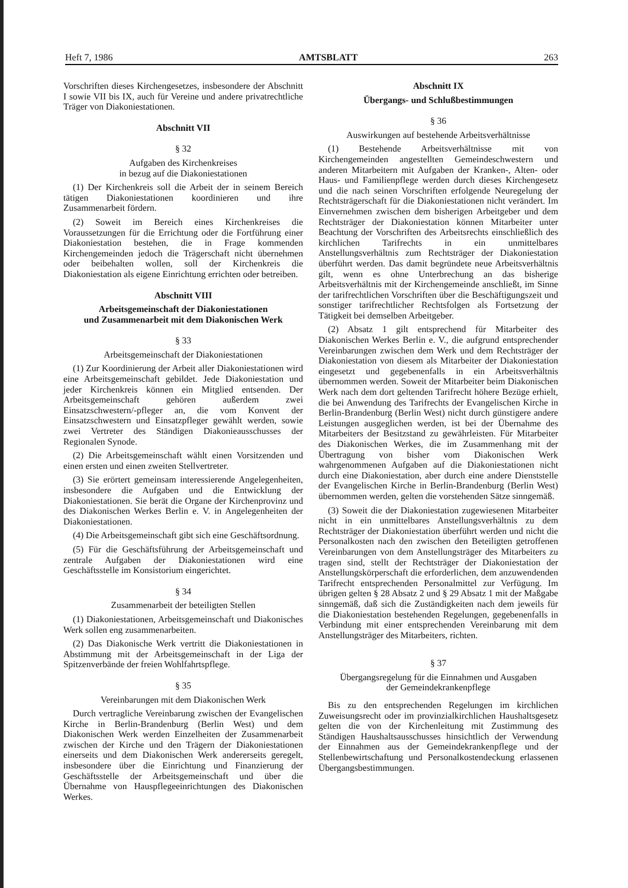Heft 7, 1986 AMTSBLATT 263
Vorschriften dieses Kirchengesetzes, insbesondere der Abschnitt I sowie VII bis IX, auch für Vereine und andere privatrechtliche Träger von Diakoniestationen.
Abschnitt VII
§ 32
Aufgaben des Kirchenkreises
in bezug auf die Diakoniestationen
(1) Der Kirchenkreis soll die Arbeit der in seinem Bereich tätigen Diakoniestationen koordinieren und ihre Zusammenarbeit fördern.
(2) Soweit im Bereich eines Kirchenkreises die Voraussetzungen für die Errichtung oder die Fortführung einer Diakoniestation bestehen, die in Frage kommenden Kirchengemeinden jedoch die Trägerschaft nicht übernehmen oder beibehalten wollen, soll der Kirchenkreis die Diakoniestation als eigene Einrichtung errichten oder betreiben.
Abschnitt VIII
Arbeitsgemeinschaft der Diakoniestationen
und Zusammenarbeit mit dem Diakonischen Werk
§ 33
Arbeitsgemeinschaft der Diakoniestationen
(1) Zur Koordinierung der Arbeit aller Diakoniestationen wird eine Arbeitsgemeinschaft gebildet. Jede Diakoniestation und jeder Kirchenkreis können ein Mitglied entsenden. Der Arbeitsgemeinschaft gehören außerdem zwei Einsatzschwestern/-pfleger an, die vom Konvent der Einsatzschwestern und Einsatzpfleger gewählt werden, sowie zwei Vertreter des Ständigen Diakonieausschusses der Regionalen Synode.
(2) Die Arbeitsgemeinschaft wählt einen Vorsitzenden und einen ersten und einen zweiten Stellvertreter.
(3) Sie erörtert gemeinsam interessierende Angelegenheiten, insbesondere die Aufgaben und die Entwicklung der Diakoniestationen. Sie berät die Organe der Kirchenprovinz und des Diakonischen Werkes Berlin e. V. in Angelegenheiten der Diakoniestationen.
(4) Die Arbeitsgemeinschaft gibt sich eine Geschäftsordnung.
(5) Für die Geschäftsführung der Arbeitsgemeinschaft und zentrale Aufgaben der Diakoniestationen wird eine Geschäftsstelle im Konsistorium eingerichtet.
§ 34
Zusammenarbeit der beteiligten Stellen
(1) Diakoniestationen, Arbeitsgemeinschaft und Diakonisches Werk sollen eng zusammenarbeiten.
(2) Das Diakonische Werk vertritt die Diakoniestationen in Abstimmung mit der Arbeitsgemeinschaft in der Liga der Spitzenverbände der freien Wohlfahrtspflege.
§ 35
Vereinbarungen mit dem Diakonischen Werk
Durch vertragliche Vereinbarung zwischen der Evangelischen Kirche in Berlin-Brandenburg (Berlin West) und dem Diakonischen Werk werden Einzelheiten der Zusammenarbeit zwischen der Kirche und den Trägern der Diakoniestationen einerseits und dem Diakonischen Werk andererseits geregelt, insbesondere über die Einrichtung und Finanzierung der Geschäftsstelle der Arbeitsgemeinschaft und über die Übernahme von Hauspflegeeinrichtungen des Diakonischen Werkes.
Abschnitt IX
Übergangs- und Schlußbestimmungen
§ 36
Auswirkungen auf bestehende Arbeitsverhältnisse
(1) Bestehende Arbeitsverhältnisse mit von Kirchengemeinden angestellten Gemeindeschwestern und anderen Mitarbeitern mit Aufgaben der Kranken-, Alten- oder Haus- und Familienpflege werden durch dieses Kirchengesetz und die nach seinen Vorschriften erfolgende Neuregelung der Rechtsträgerschaft für die Diakoniestationen nicht verändert. Im Einvernehmen zwischen dem bisherigen Arbeitgeber und dem Rechtsträger der Diakoniestation können Mitarbeiter unter Beachtung der Vorschriften des Arbeitsrechts einschließlich des kirchlichen Tarifrechts in ein unmittelbares Anstellungsverhältnis zum Rechtsträger der Diakoniestation überführt werden. Das damit begründete neue Arbeitsverhältnis gilt, wenn es ohne Unterbrechung an das bisherige Arbeitsverhältnis mit der Kirchengemeinde anschließt, im Sinne der tarifrechtlichen Vorschriften über die Beschäftigungszeit und sonstiger tarifrechtlicher Rechtsfolgen als Fortsetzung der Tätigkeit bei demselben Arbeitgeber.
(2) Absatz 1 gilt entsprechend für Mitarbeiter des Diakonischen Werkes Berlin e. V., die aufgrund entsprechender Vereinbarungen zwischen dem Werk und dem Rechtsträger der Diakoniestation von diesem als Mitarbeiter der Diakoniestation eingesetzt und gegebenenfalls in ein Arbeitsverhältnis übernommen werden. Soweit der Mitarbeiter beim Diakonischen Werk nach dem dort geltenden Tarifrecht höhere Bezüge erhielt, die bei Anwendung des Tarifrechts der Evangelischen Kirche in Berlin-Brandenburg (Berlin West) nicht durch günstigere andere Leistungen ausgeglichen werden, ist bei der Übernahme des Mitarbeiters der Besitzstand zu gewährleisten. Für Mitarbeiter des Diakonischen Werkes, die im Zusammenhang mit der Übertragung von bisher vom Diakonischen Werk wahrgenommenen Aufgaben auf die Diakoniestationen nicht durch eine Diakoniestation, aber durch eine andere Dienststelle der Evangelischen Kirche in Berlin-Brandenburg (Berlin West) übernommen werden, gelten die vorstehenden Sätze sinngemäß.
(3) Soweit die der Diakoniestation zugewiesenen Mitarbeiter nicht in ein unmittelbares Anstellungsverhältnis zu dem Rechtsträger der Diakoniestation überführt werden und nicht die Personalkosten nach den zwischen den Beteiligten getroffenen Vereinbarungen von dem Anstellungsträger des Mitarbeiters zu tragen sind, stellt der Rechtsträger der Diakoniestation der Anstellungskörperschaft die erforderlichen, dem anzuwendenden Tarifrecht entsprechenden Personalmittel zur Verfügung. Im übrigen gelten § 28 Absatz 2 und § 29 Absatz 1 mit der Maßgabe sinngemäß, daß sich die Zuständigkeiten nach dem jeweils für die Diakoniestation bestehenden Regelungen, gegebenenfalls in Verbindung mit einer entsprechenden Vereinbarung mit dem Anstellungsträger des Mitarbeiters, richten.
§ 37
Übergangsregelung für die Einnahmen und Ausgaben
der Gemeindekrankenpflege
Bis zu den entsprechenden Regelungen im kirchlichen Zuweisungsrecht oder im provinzialkirchlichen Haushaltsgesetz gelten die von der Kirchenleitung mit Zustimmung des Ständigen Haushaltsausschusses hinsichtlich der Verwendung der Einnahmen aus der Gemeindekrankenpflege und der Stellenbewirtschaftung und Personalkostendeckung erlassenen Übergangsbestimmungen.